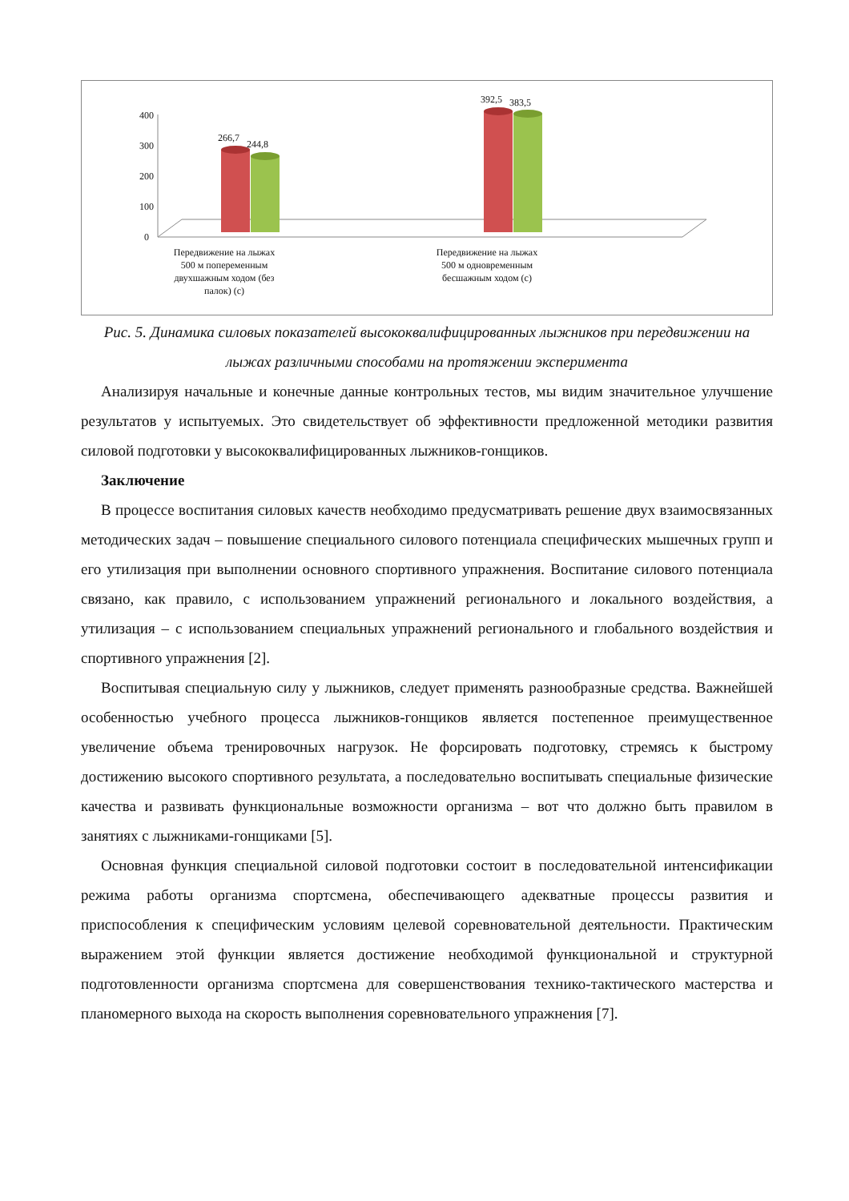400
300
200
100
0
266,7
244,8
392,5 383,5
Передвижение на лыжах 500 м попеременным двухшажным ходом (без палок) (с)
Передвижение на лыжах 500 м одновременным бесшажным ходом (с)
Рис. 5. Динамика силовых показателей высококвалифицированных лыжников при передвижении на лыжах различными способами на протяжении эксперимента
Анализируя начальные и конечные данные контрольных тестов, мы видим значительное улучшение результатов у испытуемых. Это свидетельствует об эффективности предложенной методики развития силовой подготовки у высококвалифицированных лыжников-гонщиков.
Заключение
В процессе воспитания силовых качеств необходимо предусматривать решение двух взаимосвязанных методических задач – повышение специального силового потенциала специфических мышечных групп и его утилизация при выполнении основного спортивного упражнения. Воспитание силового потенциала связано, как правило, с использованием упражнений регионального и локального воздействия, а утилизация – с использованием специальных упражнений регионального и глобального воздействия и спортивного упражнения [2].
Воспитывая специальную силу у лыжников, следует применять разнообразные средства. Важнейшей особенностью учебного процесса лыжников-гонщиков является постепенное преимущественное увеличение объема тренировочных нагрузок. Не форсировать подготовку, стремясь к быстрому достижению высокого спортивного результата, а последовательно воспитывать специальные физические качества и развивать функциональные возможности организма – вот что должно быть правилом в занятиях с лыжниками-гонщиками [5].
Основная функция специальной силовой подготовки состоит в последовательной интенсификации режима работы организма спортсмена, обеспечивающего адекватные процессы развития и приспособления к специфическим условиям целевой соревновательной деятельности. Практическим выражением этой функции является достижение необходимой функциональной и структурной подготовленности организма спортсмена для совершенствования технико-тактического мастерства и планомерного выхода на скорость выполнения соревновательного упражнения [7].